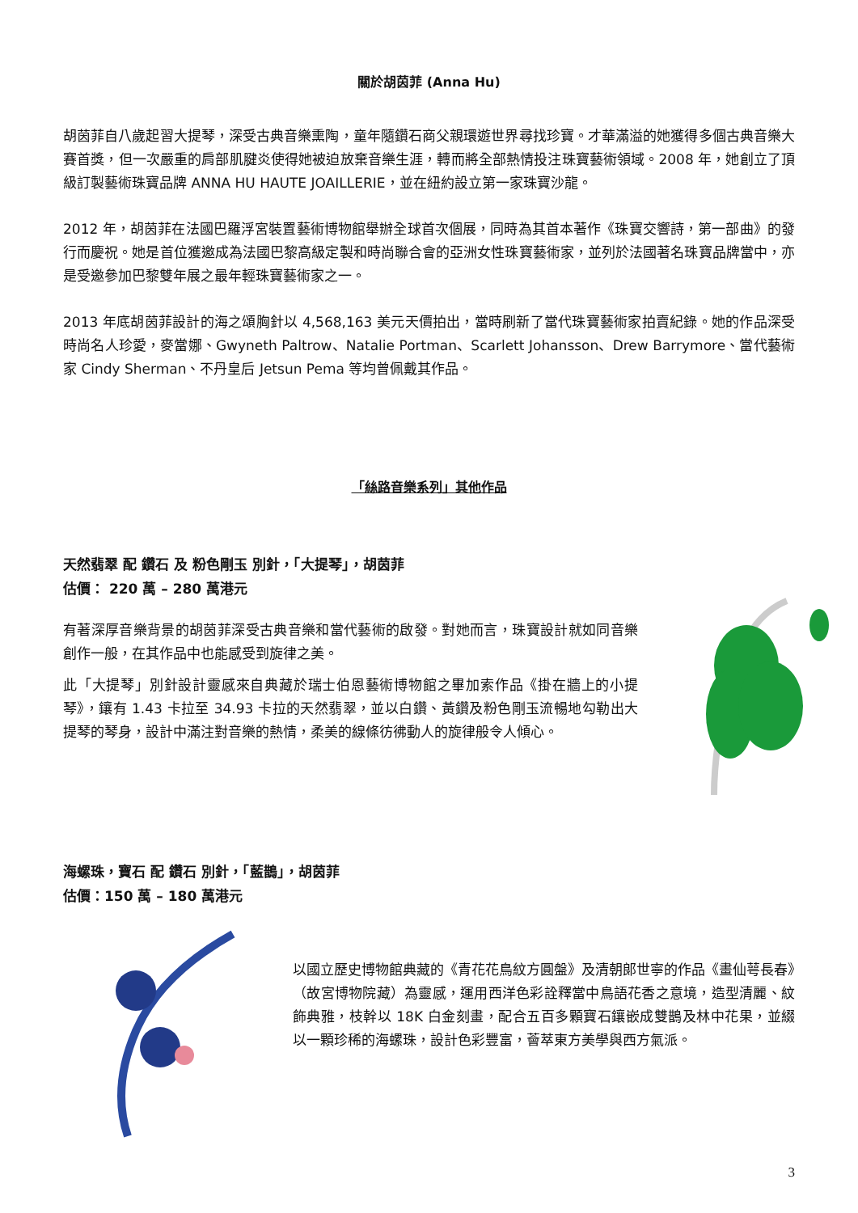關於胡茵菲 (Anna Hu)
胡茵菲自八歲起習大提琴，深受古典音樂熏陶，童年隨鑽石商父親環遊世界尋找珍寶。才華滿溢的她獲得多個古典音樂大賽首獎，但一次嚴重的肩部肌腱炎使得她被迫放棄音樂生涯，轉而將全部熱情投注珠寶藝術領域。2008 年，她創立了頂級訂製藝術珠寶品牌 ANNA HU HAUTE JOAILLERIE，並在紐約設立第一家珠寶沙龍。
2012 年，胡茵菲在法國巴羅浮宮裝置藝術博物館舉辦全球首次個展，同時為其首本著作《珠寶交響詩，第一部曲》的發行而慶祝。她是首位獲邀成為法國巴黎高級定製和時尚聯合會的亞洲女性珠寶藝術家，並列於法國著名珠寶品牌當中，亦是受邀參加巴黎雙年展之最年輕珠寶藝術家之一。
2013 年底胡茵菲設計的海之頌胸針以 4,568,163 美元天價拍出，當時刷新了當代珠寶藝術家拍賣紀錄。她的作品深受時尚名人珍愛，麥當娜、Gwyneth Paltrow、Natalie Portman、Scarlett Johansson、Drew Barrymore、當代藝術家 Cindy Sherman、不丹皇后 Jetsun Pema 等均曾佩戴其作品。
「絲路音樂系列」其他作品
天然翡翠 配 鑽石 及 粉色剛玉 別針，「大提琴」，胡茵菲
估價： 220 萬 – 280 萬港元
有著深厚音樂背景的胡茵菲深受古典音樂和當代藝術的啟發。對她而言，珠寶設計就如同音樂創作一般，在其作品中也能感受到旋律之美。
此「大提琴」別針設計靈感來自典藏於瑞士伯恩藝術博物館之畢加索作品《掛在牆上的小提琴》，鑲有 1.43 卡拉至 34.93 卡拉的天然翡翠，並以白鑽、黃鑽及粉色剛玉流暢地勾勒出大提琴的琴身，設計中滿注對音樂的熱情，柔美的線條彷彿動人的旋律般令人傾心。
海螺珠，寶石 配 鑽石 別針，「藍鵲」，胡茵菲
估價：150 萬 – 180 萬港元
以國立歷史博物館典藏的《青花花鳥紋方圓盤》及清朝郎世寧的作品《畫仙萼長春》（故宮博物院藏）為靈感，運用西洋色彩詮釋當中鳥語花香之意境，造型清麗、紋飾典雅，枝幹以 18K 白金刻畫，配合五百多顆寶石鑲嵌成雙鵲及林中花果，並綴以一顆珍稀的海螺珠，設計色彩豐富，薈萃東方美學與西方氣派。
3